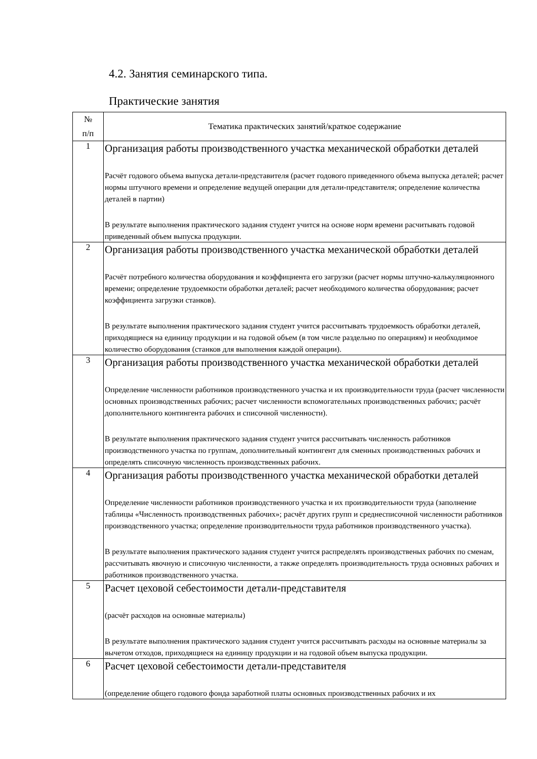4.2. Занятия семинарского типа.
Практические занятия
| № п/п | Тематика практических занятий/краткое содержание |
| --- | --- |
| 1 | Организация работы производственного участка механической обработки деталей Расчёт годового объема выпуска детали-представителя (расчет годового приведенного объема выпуска деталей; расчет нормы штучного времени и определение ведущей операции для детали-представителя; определение количества деталей в партии) В результате выполнения практического задания студент учится на основе норм времени расчитывать годовой приведенный объем выпуска продукции. |
| 2 | Организация работы производственного участка механической обработки деталей Расчёт потребного количества оборудования и коэффициента его загрузки (расчет нормы штучно-калькуляционного времени; определение трудоемкости обработки деталей; расчет необходимого количества оборудования; расчет коэффициента загрузки станков). В результате выполнения практического задания студент учится рассчитывать трудоемкость обработки деталей, приходящиеся на единицу продукции и на годовой объем (в том числе раздельно по операциям) и необходимое количество оборудования (станков для выполнения каждой операции). |
| 3 | Организация работы производственного участка механической обработки деталей Определение численности работников производственного участка и их производительности труда (расчет численности основных производственных рабочих; расчет численности вспомогательных производственных рабочих; расчёт дополнительного контингента рабочих и списочной численности). В результате выполнения практического задания студент учится рассчитывать численность работников производственного участка по группам, дополнительный контингент для сменных производственных рабочих и определять списочную численность производственных рабочих. |
| 4 | Организация работы производственного участка механической обработки деталей Определение численности работников производственного участка и их производительности труда (заполнение таблицы «Численность производственных рабочих»; расчёт других групп и среднесписочной численности работников производственного участка; определение производительности труда работников производственного участка). В результате выполнения практического задания студент учится распределять производственых рабочих по сменам, рассчитывать явочную и списочную численности, а также определять производительность труда основных рабочих и работников производственного участка. |
| 5 | Расчет цеховой себестоимости детали-представителя (расчёт расходов на основные материалы) В результате выполнения практического задания студент учится рассчитывать расходы на основные материалы за вычетом отходов, приходящиеся на единицу продукции и на годовой объем выпуска продукции. |
| 6 | Расчет цеховой себестоимости детали-представителя (определение общего годового фонда заработной платы основных производственных рабочих и их |